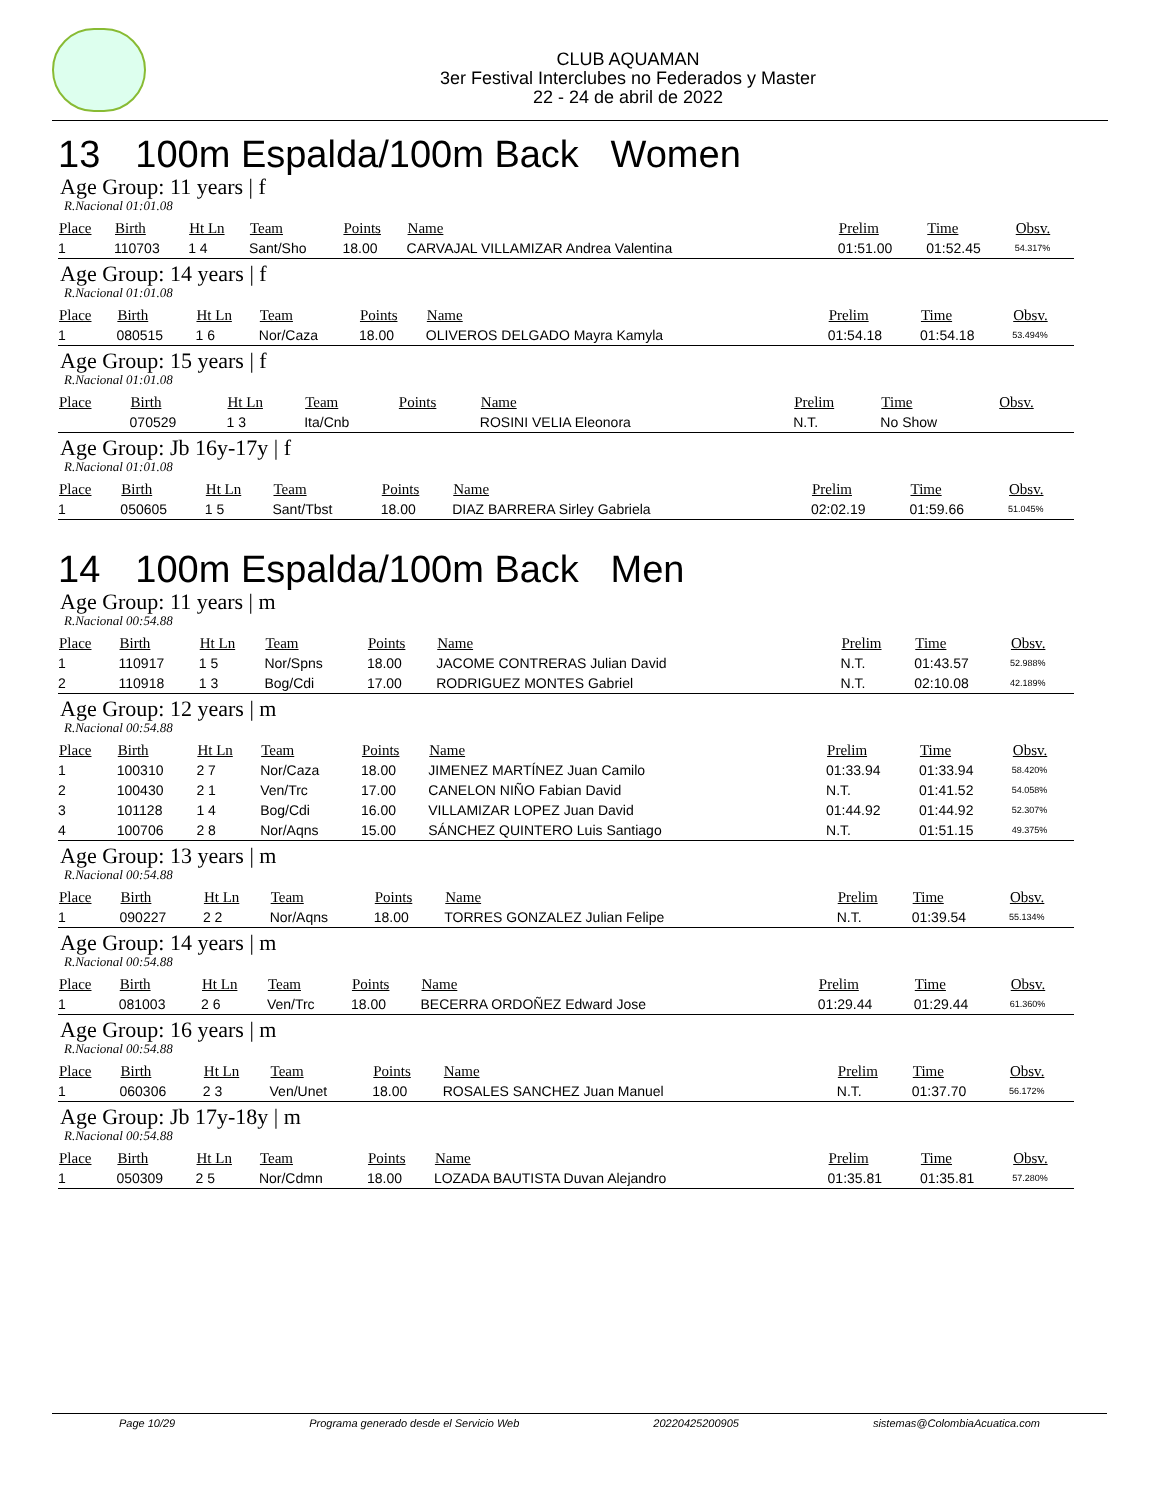CLUB AQUAMAN
3er Festival Interclubes no Federados y Master
22 - 24 de abril de 2022
13 100m Espalda/100m Back Women
Age Group: 11 years | f
R.Nacional 01:01.08
| Place | Birth | Ht Ln | Team | Points | Name | Prelim | Time | Obsv. |
| --- | --- | --- | --- | --- | --- | --- | --- | --- |
| 1 | 110703 | 1 4 | Sant/Sho | 18.00 | CARVAJAL VILLAMIZAR Andrea Valentina | 01:51.00 | 01:52.45 | 54.317% |
Age Group: 14 years | f
R.Nacional 01:01.08
| Place | Birth | Ht Ln | Team | Points | Name | Prelim | Time | Obsv. |
| --- | --- | --- | --- | --- | --- | --- | --- | --- |
| 1 | 080515 | 1 6 | Nor/Caza | 18.00 | OLIVEROS DELGADO Mayra Kamyla | 01:54.18 | 01:54.18 | 53.494% |
Age Group: 15 years | f
R.Nacional 01:01.08
| Place | Birth | Ht Ln | Team | Points | Name | Prelim | Time | Obsv. |
| --- | --- | --- | --- | --- | --- | --- | --- | --- |
| | 070529 | 1 3 | Ita/Cnb | | ROSINI VELIA Eleonora | N.T. | No Show | |
Age Group: Jb 16y-17y | f
R.Nacional 01:01.08
| Place | Birth | Ht Ln | Team | Points | Name | Prelim | Time | Obsv. |
| --- | --- | --- | --- | --- | --- | --- | --- | --- |
| 1 | 050605 | 1 5 | Sant/Tbst | 18.00 | DIAZ BARRERA Sirley Gabriela | 02:02.19 | 01:59.66 | 51.045% |
14 100m Espalda/100m Back Men
Age Group: 11 years | m
R.Nacional 00:54.88
| Place | Birth | Ht Ln | Team | Points | Name | Prelim | Time | Obsv. |
| --- | --- | --- | --- | --- | --- | --- | --- | --- |
| 1 | 110917 | 1 5 | Nor/Spns | 18.00 | JACOME CONTRERAS Julian David | N.T. | 01:43.57 | 52.988% |
| 2 | 110918 | 1 3 | Bog/Cdi | 17.00 | RODRIGUEZ MONTES Gabriel | N.T. | 02:10.08 | 42.189% |
Age Group: 12 years | m
R.Nacional 00:54.88
| Place | Birth | Ht Ln | Team | Points | Name | Prelim | Time | Obsv. |
| --- | --- | --- | --- | --- | --- | --- | --- | --- |
| 1 | 100310 | 2 7 | Nor/Caza | 18.00 | JIMENEZ MARTÍNEZ Juan Camilo | 01:33.94 | 01:33.94 | 58.420% |
| 2 | 100430 | 2 1 | Ven/Trc | 17.00 | CANELON NIÑO Fabian David | N.T. | 01:41.52 | 54.058% |
| 3 | 101128 | 1 4 | Bog/Cdi | 16.00 | VILLAMIZAR LOPEZ Juan David | 01:44.92 | 01:44.92 | 52.307% |
| 4 | 100706 | 2 8 | Nor/Aqns | 15.00 | SÁNCHEZ QUINTERO Luis Santiago | N.T. | 01:51.15 | 49.375% |
Age Group: 13 years | m
R.Nacional 00:54.88
| Place | Birth | Ht Ln | Team | Points | Name | Prelim | Time | Obsv. |
| --- | --- | --- | --- | --- | --- | --- | --- | --- |
| 1 | 090227 | 2 2 | Nor/Aqns | 18.00 | TORRES GONZALEZ Julian Felipe | N.T. | 01:39.54 | 55.134% |
Age Group: 14 years | m
R.Nacional 00:54.88
| Place | Birth | Ht Ln | Team | Points | Name | Prelim | Time | Obsv. |
| --- | --- | --- | --- | --- | --- | --- | --- | --- |
| 1 | 081003 | 2 6 | Ven/Trc | 18.00 | BECERRA ORDOÑEZ Edward Jose | 01:29.44 | 01:29.44 | 61.360% |
Age Group: 16 years | m
R.Nacional 00:54.88
| Place | Birth | Ht Ln | Team | Points | Name | Prelim | Time | Obsv. |
| --- | --- | --- | --- | --- | --- | --- | --- | --- |
| 1 | 060306 | 2 3 | Ven/Unet | 18.00 | ROSALES SANCHEZ Juan Manuel | N.T. | 01:37.70 | 56.172% |
Age Group: Jb 17y-18y | m
R.Nacional 00:54.88
| Place | Birth | Ht Ln | Team | Points | Name | Prelim | Time | Obsv. |
| --- | --- | --- | --- | --- | --- | --- | --- | --- |
| 1 | 050309 | 2 5 | Nor/Cdmn | 18.00 | LOZADA BAUTISTA Duvan Alejandro | 01:35.81 | 01:35.81 | 57.280% |
Page 10/29 Programa generado desde el Servicio Web 20220425200905 sistemas@ColombiaAcuatica.com